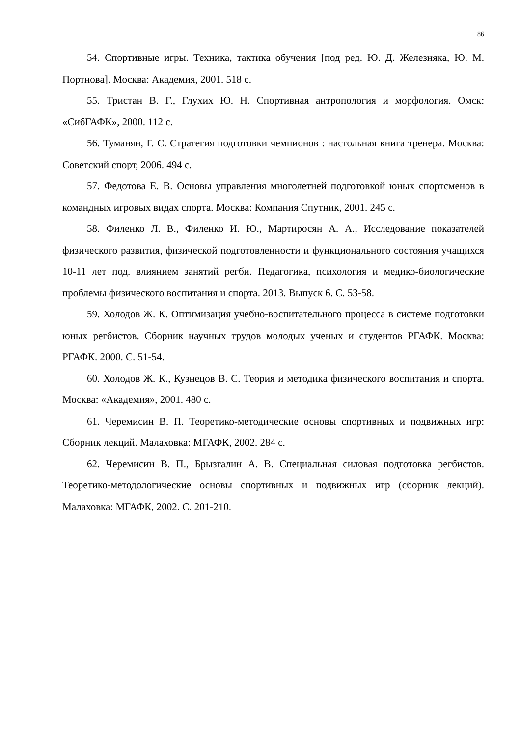86
54. Спортивные игры. Техника, тактика обучения [под ред. Ю. Д. Железняка, Ю. М. Портнова]. Москва: Академия, 2001. 518 с.
55. Тристан В. Г., Глухих Ю. Н. Спортивная антропология и морфология. Омск: «СибГАФК», 2000. 112 с.
56. Туманян, Г. С. Стратегия подготовки чемпионов : настольная книга тренера. Москва: Советский спорт, 2006. 494 с.
57. Федотова Е. В. Основы управления многолетней подготовкой юных спортсменов в командных игровых видах спорта. Москва: Компания Спутник, 2001. 245 с.
58. Филенко Л. В., Филенко И. Ю., Мартиросян А. А., Исследование показателей физического развития, физической подготовленности и функционального состояния учащихся 10-11 лет под. влиянием занятий регби. Педагогика, психология и медико-биологические проблемы физического воспитания и спорта. 2013. Выпуск 6. С. 53-58.
59. Холодов Ж. К. Оптимизация учебно-воспитательного процесса в системе подготовки юных регбистов. Сборник научных трудов молодых ученых и студентов РГАФК. Москва: РГАФК. 2000. С. 51-54.
60. Холодов Ж. К., Кузнецов В. С. Теория и методика физического воспитания и спорта. Москва: «Академия», 2001. 480 с.
61. Черемисин В. П. Теоретико-методические основы спортивных и подвижных игр: Сборник лекций. Малаховка: МГАФК, 2002. 284 с.
62. Черемисин В. П., Брызгалин А. В. Специальная силовая подготовка регбистов. Теоретико-методологические основы спортивных и подвижных игр (сборник лекций). Малаховка: МГАФК, 2002. С. 201-210.